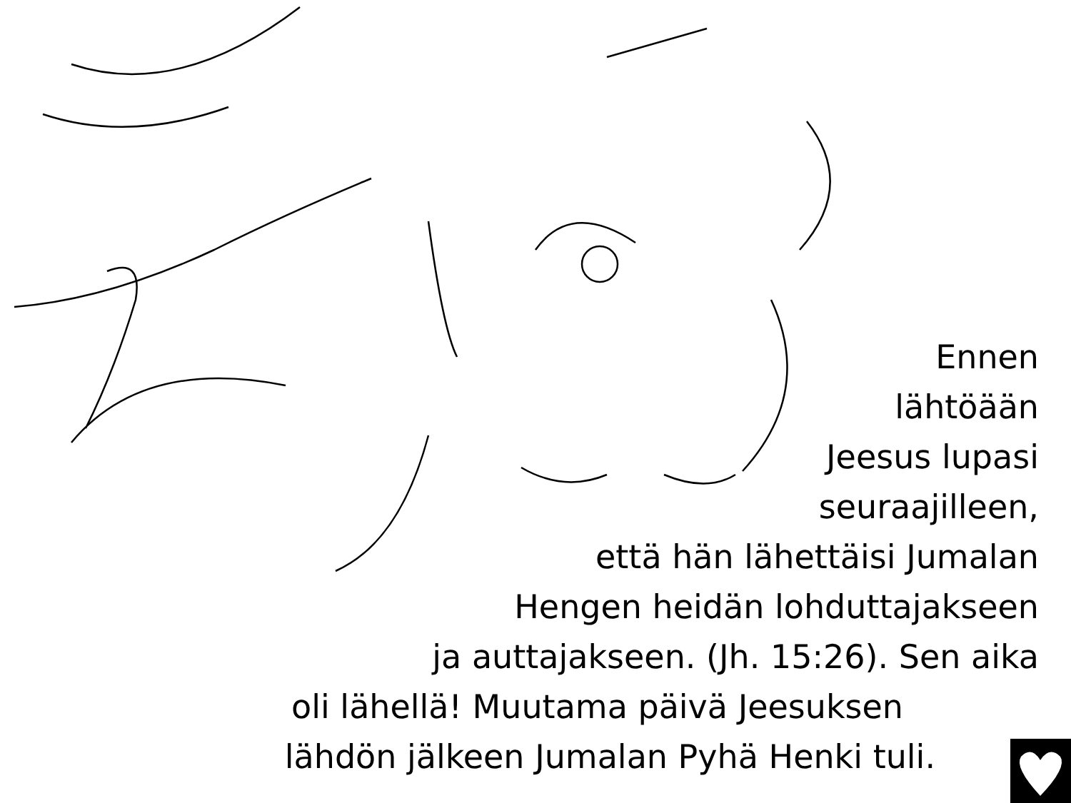Ennen
lähtöään
Jeesus lupasi
seuraajilleen,
että hän lähettäisi Jumalan
Hengen heidän lohduttajakseen
ja auttajakseen. (Jh. 15:26). Sen aika
oli lähellä! Muutama päivä Jeesuksen
lähdön jälkeen Jumalan Pyhä Henki tuli.